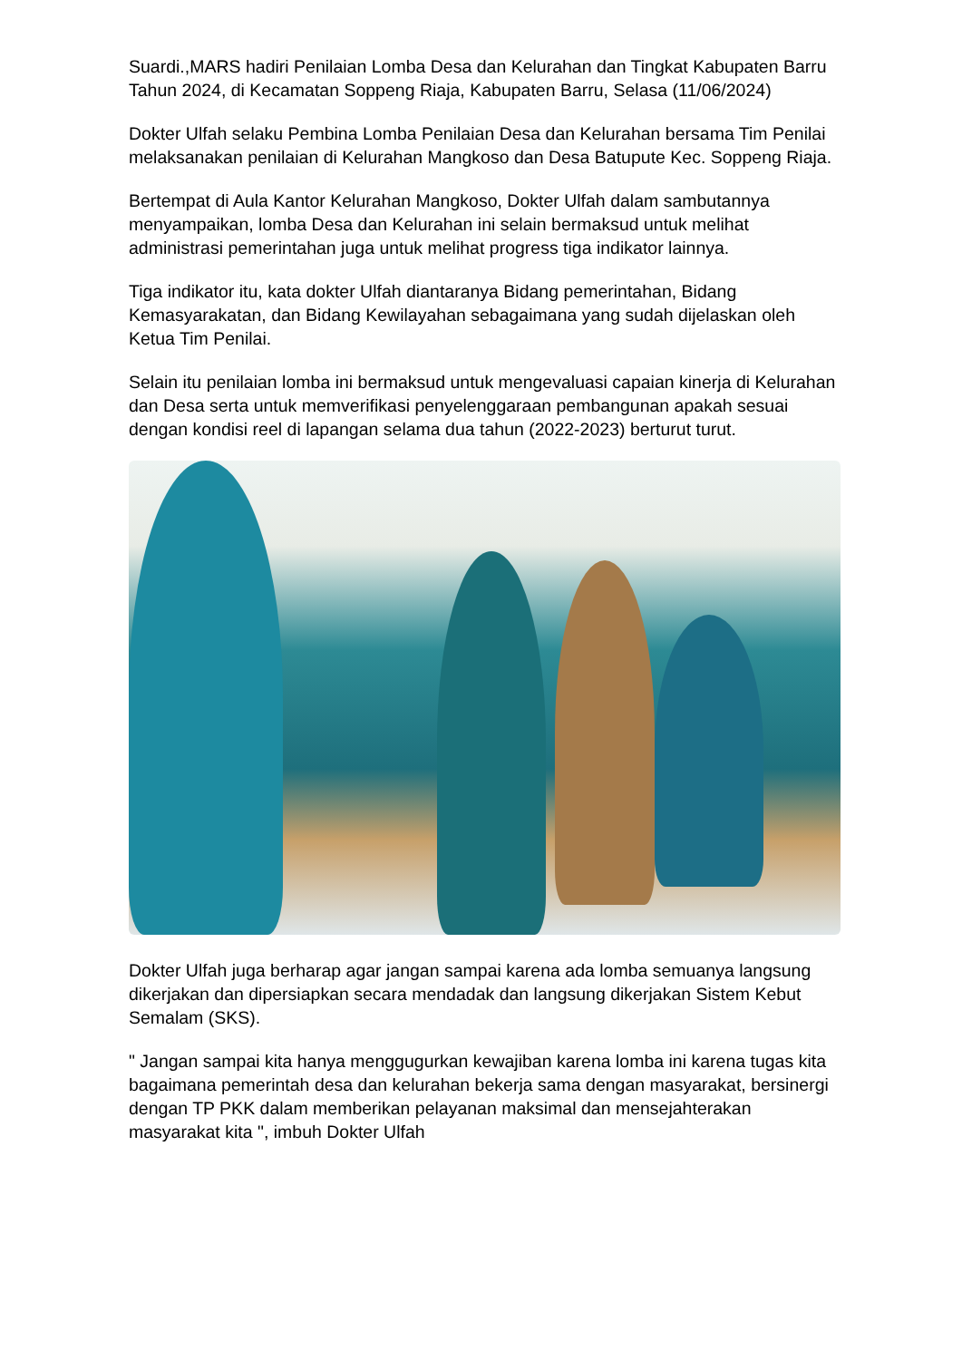Suardi.,MARS hadiri Penilaian Lomba Desa dan Kelurahan dan Tingkat Kabupaten Barru Tahun 2024, di Kecamatan Soppeng Riaja, Kabupaten Barru, Selasa (11/06/2024)
Dokter Ulfah selaku Pembina Lomba Penilaian Desa dan Kelurahan bersama Tim Penilai melaksanakan penilaian di Kelurahan Mangkoso dan Desa Batupute Kec. Soppeng Riaja.
Bertempat di Aula Kantor Kelurahan Mangkoso, Dokter Ulfah dalam sambutannya menyampaikan, lomba Desa dan Kelurahan ini selain bermaksud untuk melihat administrasi pemerintahan juga untuk melihat progress tiga indikator lainnya.
Tiga indikator itu, kata dokter Ulfah diantaranya Bidang pemerintahan, Bidang Kemasyarakatan, dan Bidang Kewilayahan sebagaimana yang sudah dijelaskan oleh Ketua Tim Penilai.
Selain itu penilaian lomba ini bermaksud untuk mengevaluasi capaian kinerja di Kelurahan dan Desa serta untuk memverifikasi penyelenggaraan pembangunan apakah sesuai dengan kondisi reel di lapangan selama dua tahun (2022-2023) berturut turut.
Dokter Ulfah juga berharap agar jangan sampai karena ada lomba semuanya langsung dikerjakan dan dipersiapkan secara mendadak dan langsung dikerjakan Sistem Kebut Semalam (SKS).
" Jangan sampai kita hanya menggugurkan kewajiban karena lomba ini karena tugas kita bagaimana pemerintah desa dan kelurahan bekerja sama dengan masyarakat, bersinergi dengan TP PKK dalam memberikan pelayanan maksimal dan mensejahterakan masyarakat kita ", imbuh Dokter Ulfah